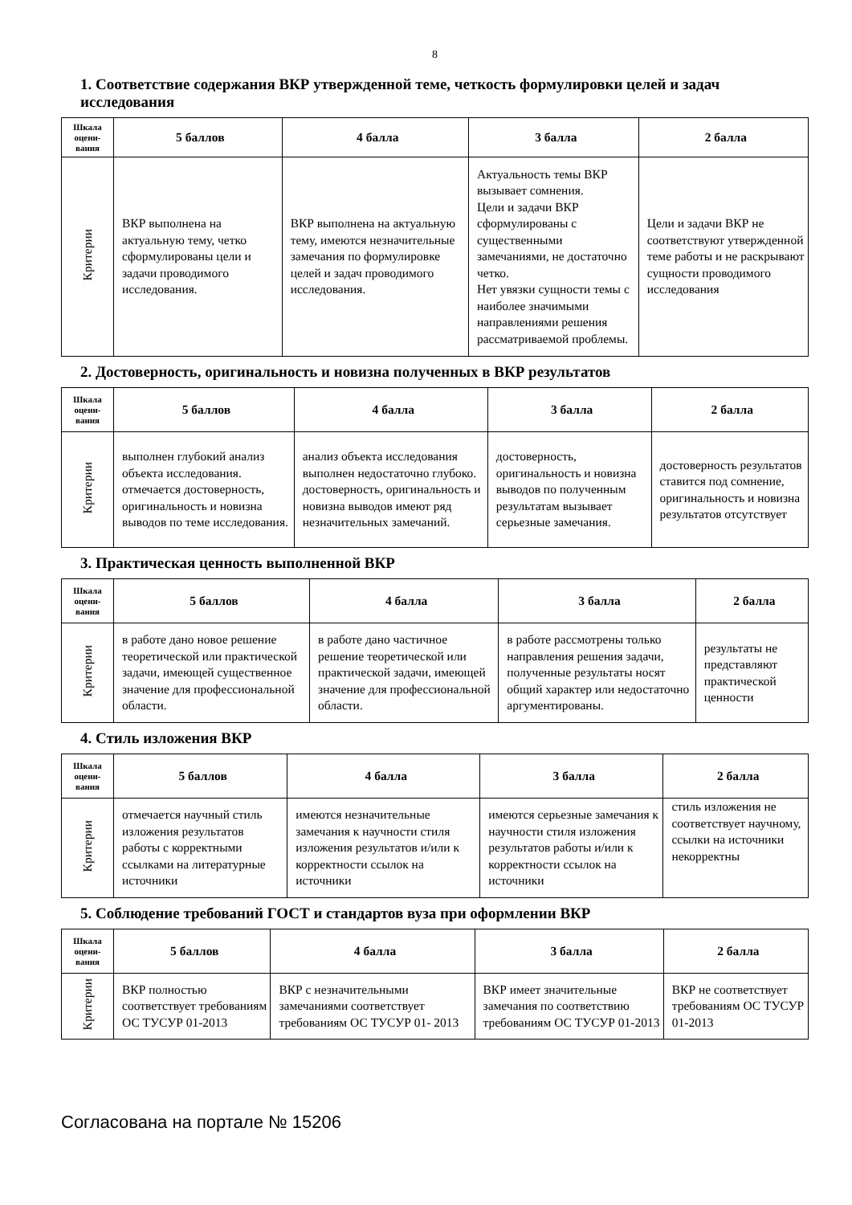8
1. Соответствие содержания ВКР утвержденной теме, четкость формулировки целей и задач исследования
| Шкала оцени-вания | 5 баллов | 4 балла | 3 балла | 2 балла |
| --- | --- | --- | --- | --- |
| Критерии | ВКР выполнена на актуальную тему, четко сформулированы цели и задачи проводимого исследования. | ВКР выполнена на актуальную тему, имеются незначительные замечания по формулировке целей и задач проводимого исследования. | Актуальность темы ВКР вызывает сомнения. Цели и задачи ВКР сформулированы с существенными замечаниями, не достаточно четко. Нет увязки сущности темы с наиболее значимыми направлениями решения рассматриваемой проблемы. | Цели и задачи ВКР не соответствуют утвержденной теме работы и не раскрывают сущности проводимого исследования |
2. Достоверность, оригинальность и новизна полученных в ВКР результатов
| Шкала оцени-вания | 5 баллов | 4 балла | 3 балла | 2 балла |
| --- | --- | --- | --- | --- |
| Критерии | выполнен глубокий анализ объекта исследования. отмечается достоверность, оригинальность и новизна выводов по теме исследования. | анализ объекта исследования выполнен недостаточно глубоко. достоверность, оригинальность и новизна выводов имеют ряд незначительных замечаний. | достоверность, оригинальность и новизна выводов по полученным результатам вызывает серьезные замечания. | достоверность результатов ставится под сомнение, оригинальность и новизна результатов отсутствует |
3. Практическая ценность выполненной ВКР
| Шкала оцени-вания | 5 баллов | 4 балла | 3 балла | 2 балла |
| --- | --- | --- | --- | --- |
| Критерии | в работе дано новое решение теоретической или практической задачи, имеющей существенное значение для профессиональной области. | в работе дано частичное решение теоретической или практической задачи, имеющей значение для профессиональной области. | в работе рассмотрены только направления решения задачи, полученные результаты носят общий характер или недостаточно аргументированы. | результаты не представляют практической ценности |
4. Стиль изложения ВКР
| Шкала оцени-вания | 5 баллов | 4 балла | 3 балла | 2 балла |
| --- | --- | --- | --- | --- |
| Критерии | отмечается научный стиль изложения результатов работы с корректными ссылками на литературные источники | имеются незначительные замечания к научности стиля изложения результатов и/или к корректности ссылок на источники | имеются серьезные замечания к научности стиля изложения результатов работы и/или к корректности ссылок на источники | стиль изложения не соответствует научному, ссылки на источники некорректны |
5. Соблюдение требований ГОСТ и стандартов вуза при оформлении ВКР
| Шкала оцени-вания | 5 баллов | 4 балла | 3 балла | 2 балла |
| --- | --- | --- | --- | --- |
| Критерии | ВКР полностью соответствует требованиям ОС ТУСУР 01-2013 | ВКР с незначительными замечаниями соответствует требованиям ОС ТУСУР 01- 2013 | ВКР имеет значительные замечания по соответствию требованиям ОС ТУСУР 01-2013 | ВКР не соответствует требованиям ОС ТУСУР 01-2013 |
Согласована на портале № 15206